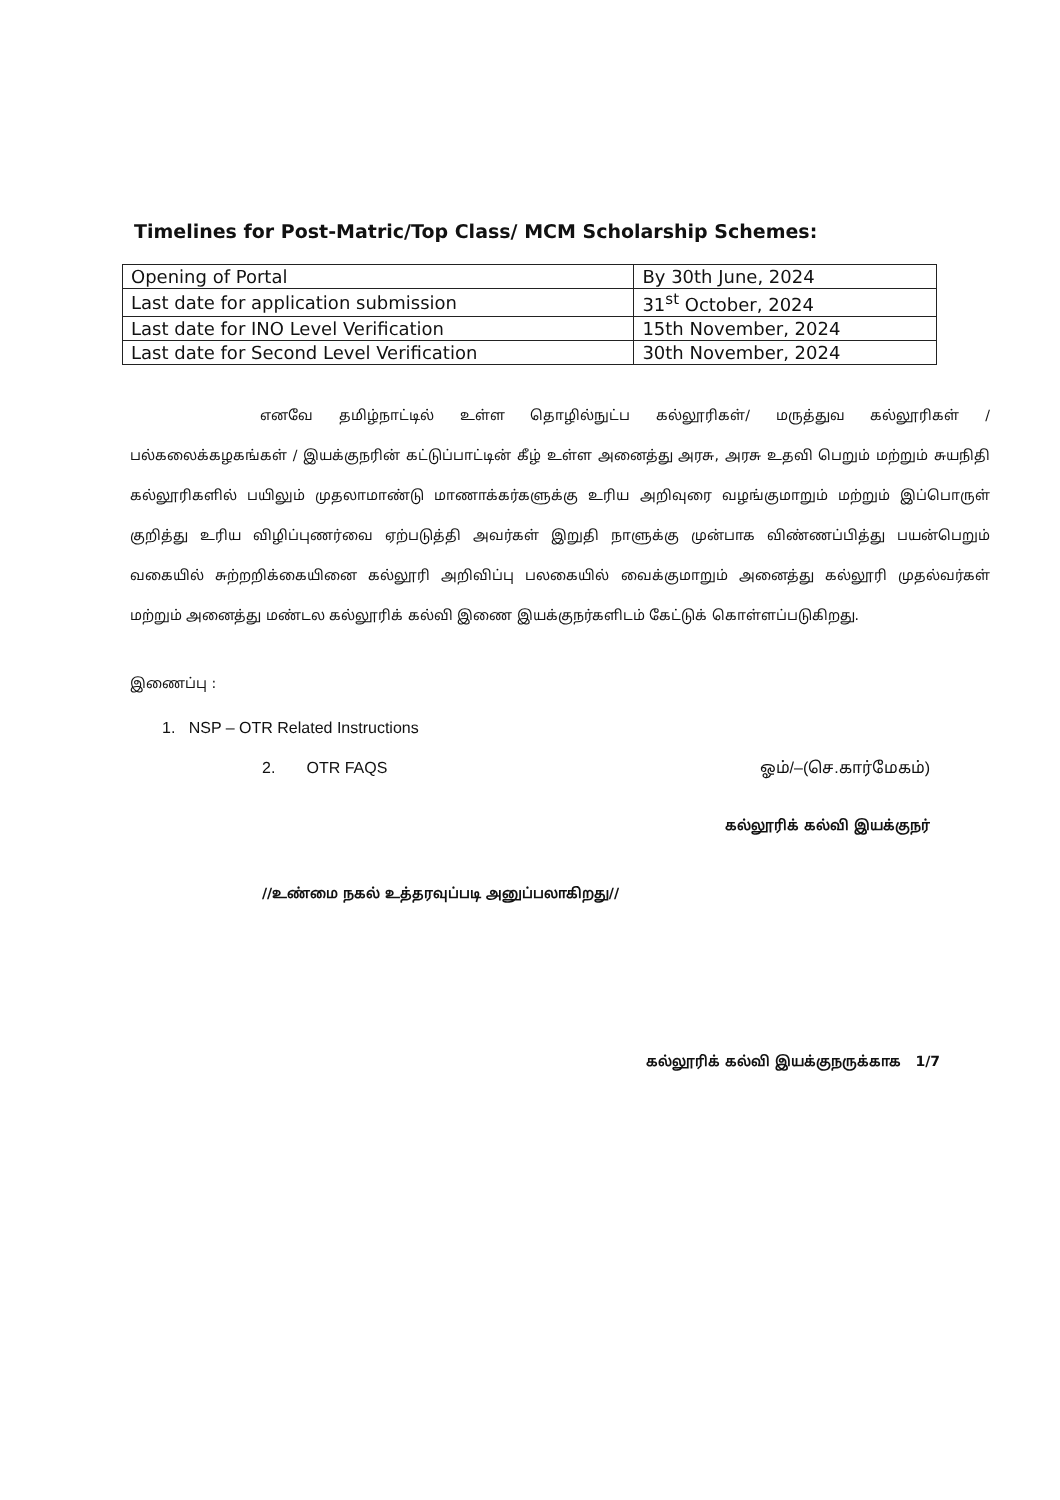Timelines for Post-Matric/Top Class/ MCM Scholarship Schemes:
| Opening of Portal | By 30th June, 2024 |
| Last date for application submission | 31<sup>st</sup> October, 2024 |
| Last date for INO Level Verification | 15th November, 2024 |
| Last date for Second Level Verification | 30th November, 2024 |
எனவே தமிழ்நாட்டில் உள்ள தொழில்நுட்ப கல்லூரிகள்/ மருத்துவ கல்லூரிகள் / பல்கலைக்கழகங்கள் / இயக்குநரின் கட்டுப்பாட்டின் கீழ் உள்ள அனைத்து அரசு, அரசு உதவி பெறும் மற்றும் சுயநிதி கல்லூரிகளில் பயிலும் முதலாமாண்டு மாணாக்கர்களுக்கு உரிய அறிவுரை வழங்குமாறும் மற்றும் இப்பொருள் குறித்து உரிய விழிப்புணர்வை ஏற்படுத்தி அவர்கள் இறுதி நாளுக்கு முன்பாக விண்ணப்பித்து பயன்பெறும் வகையில் சுற்றறிக்கையினை கல்லூரி அறிவிப்பு பலகையில் வைக்குமாறும் அனைத்து கல்லூரி முதல்வர்கள் மற்றும் அனைத்து மண்டல கல்லூரிக் கல்வி இணை இயக்குநர்களிடம் கேட்டுக் கொள்ளப்படுகிறது.
இணைப்பு :
1. NSP – OTR Related Instructions
2. OTR FAQS ஓம்/–(செ.கார்மேகம்)
கல்லூரிக் கல்வி இயக்குநர்
//உண்மை நகல் உத்தரவுப்படி அனுப்பலாகிறது//
கல்லூரிக் கல்வி இயக்குநருக்காக 1/7